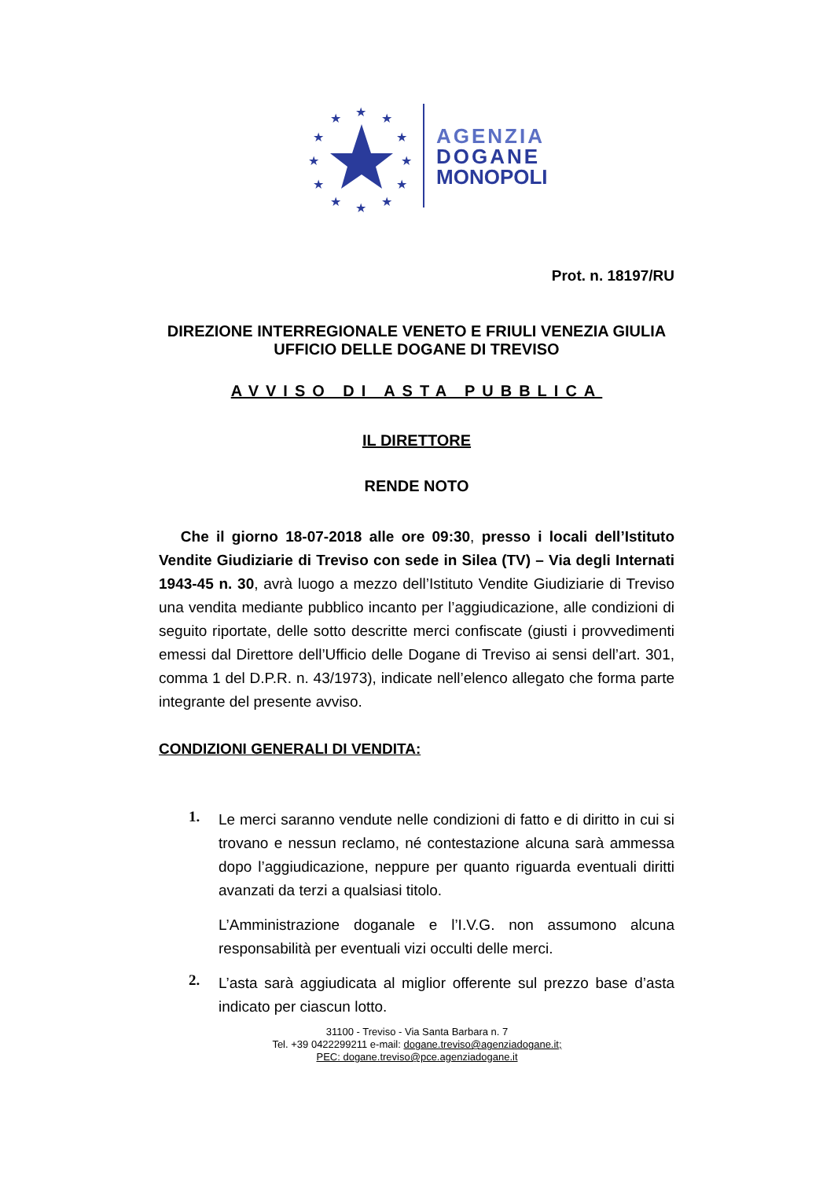★
★
★
★
★
★
★
★
★
★
★
★
AGENZIA
DOGANE
MONOPOLI
Prot. n. 18197/RU
DIREZIONE INTERREGIONALE VENETO E FRIULI VENEZIA GIULIA
UFFICIO DELLE DOGANE DI TREVISO
AVVISO DI ASTA PUBBLICA
IL DIRETTORE
RENDE NOTO
Che il giorno 18-07-2018 alle ore 09:30, presso i locali dell’Istituto Vendite Giudiziarie di Treviso con sede in Silea (TV) – Via degli Internati 1943-45 n. 30, avrà luogo a mezzo dell’Istituto Vendite Giudiziarie di Treviso una vendita mediante pubblico incanto per l’aggiudicazione, alle condizioni di seguito riportate, delle sotto descritte merci confiscate (giusti i provvedimenti emessi dal Direttore dell’Ufficio delle Dogane di Treviso ai sensi dell’art. 301, comma 1 del D.P.R. n. 43/1973), indicate nell’elenco allegato che forma parte integrante del presente avviso.
CONDIZIONI GENERALI DI VENDITA:
1.
Le merci saranno vendute nelle condizioni di fatto e di diritto in cui si trovano e nessun reclamo, né contestazione alcuna sarà ammessa dopo l’aggiudicazione, neppure per quanto riguarda eventuali diritti avanzati da terzi a qualsiasi titolo.
L’Amministrazione doganale e l’I.V.G. non assumono alcuna responsabilità per eventuali vizi occulti delle merci.
2.
L’asta sarà aggiudicata al miglior offerente sul prezzo base d’asta indicato per ciascun lotto.
31100 - Treviso - Via Santa Barbara n. 7
Tel. +39 0422299211 e-mail: dogane.treviso@agenziadogane.it;
PEC: dogane.treviso@pce.agenziadogane.it